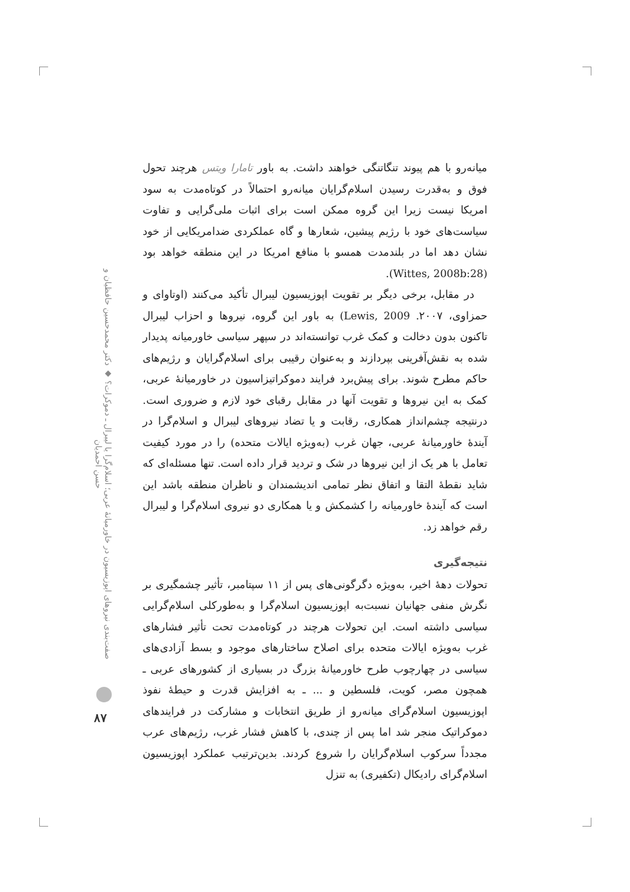میانه‌رو با هم پیوند تنگاتنگی خواهند داشت. به باور تامارا ویتس هرچند تحول فوق و به‌قدرت رسیدن اسلام‌گرایان میانه‌رو احتمالاً در کوتاه‌مدت به سود امریکا نیست زیرا این گروه ممکن است برای اثبات ملی‌گرایی و تفاوت سیاست‌های خود با رژیم پیشین، شعارها و گاه عملکردی ضدامریکایی از خود نشان دهد اما در بلندمدت همسو با منافع امریکا در این منطقه خواهد بود (Wittes, 2008b:28).
در مقابل، برخی دیگر بر تقویت اپوزیسیون لیبرال تأکید می‌کنند (اوتاوای و حمزاوی، ۲۰۰۷. Lewis, 2009) به باور این گروه، نیروها و احزاب لیبرال تاکنون بدون دخالت و کمک غرب توانسته‌اند در سپهر سیاسی خاورمیانه پدیدار شده به نقش‌آفرینی بپردازند و به‌عنوان رقیبی برای اسلام‌گرایان و رژیم‌های حاکم مطرح شوند. برای پیش‌برد فرایند دموکراتیزاسیون در خاورمیانهٔ عربی، کمک به این نیروها و تقویت آنها در مقابل رقبای خود لازم و ضروری است. درنتیجه چشم‌انداز همکاری، رقابت و یا تضاد نیروهای لیبرال و اسلام‌گرا در آیندهٔ خاورمیانهٔ عربی، جهان غرب (به‌ویژه ایالات متحده) را در مورد کیفیت تعامل با هر یک از این نیروها در شک و تردید قرار داده است. تنها مسئله‌ای که شاید نقطهٔ التقا و اتفاق نظر تمامی اندیشمندان و ناظران منطقه باشد این است که آیندهٔ خاورمیانه را کشمکش و یا همکاری دو نیروی اسلام‌گرا و لیبرال رقم خواهد زد.
نتیجه‌گیری
تحولات دههٔ اخیر، به‌ویژه دگرگونی‌های پس از ۱۱ سپتامبر، تأثیر چشمگیری بر نگرش منفی جهانیان نسبت‌به اپوزیسیون اسلام‌گرا و به‌طورکلی اسلام‌گرایی سیاسی داشته است. این تحولات هرچند در کوتاه‌مدت تحت تأثیر فشارهای غرب به‌ویژه ایالات متحده برای اصلاح ساختارهای موجود و بسط آزادی‌های سیاسی در چهارچوب طرح خاورمیانهٔ بزرگ در بسیاری از کشورهای عربی ـ همچون مصر، کویت، فلسطین و ... ـ به افزایش قدرت و حیطهٔ نفوذ اپوزیسیون اسلام‌گرای میانه‌رو از طریق انتخابات و مشارکت در فرایندهای دموکراتیک منجر شد اما پس از چندی، با کاهش فشار غرب، رژیم‌های عرب مجدداً سرکوب اسلام‌گرایان را شروع کردند. بدین‌ترتیب عملکرد اپوزیسیون اسلام‌گرای رادیکال (تکفیری) به تنزل
صفت‌بندی نیروهای اپوزیسیون در خاورمیانهٔ عربی؛ اسلام‌گرا یا لیبرال ـ دموکرات؟ ◆ دکتر محمدحسین حافظیان و حسن احمدیان
۸۷